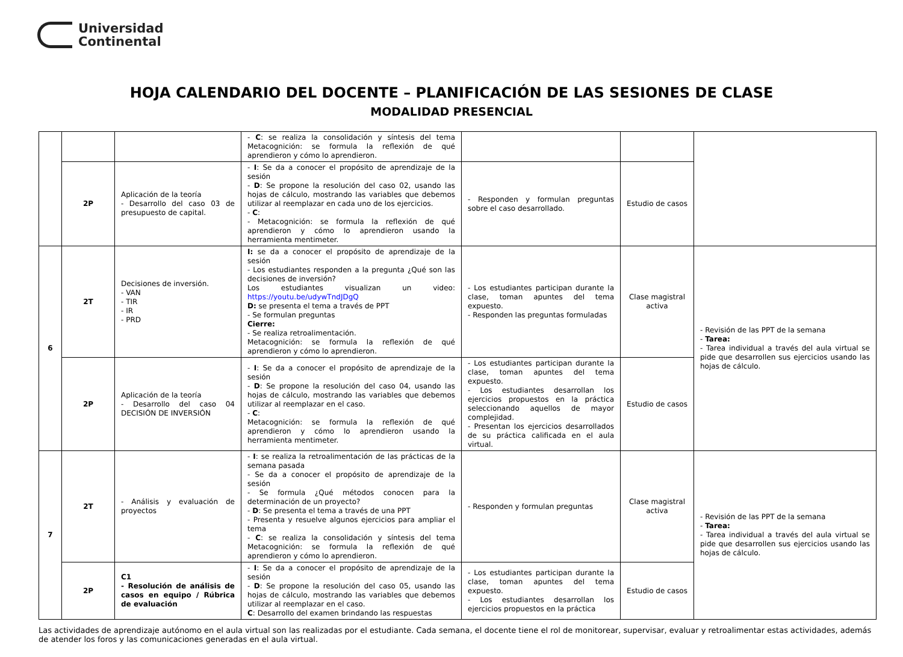Universidad
Continental
HOJA CALENDARIO DEL DOCENTE – PLANIFICACIÓN DE LAS SESIONES DE CLASE
MODALIDAD PRESENCIAL
| | | | - C : se realiza la consolidación y síntesis del tema Metacognición: se formula la reflexión de qué aprendieron y cómo lo aprendieron. | | | |
| | 2P | Aplicación de la teoría - Desarrollo del caso 03 de presupuesto de capital. | - I : Se da a conocer el propósito de aprendizaje de la sesión - D : Se propone la resolución del caso 02, usando las hojas de cálculo, mostrando las variables que debemos utilizar al reemplazar en cada uno de los ejercicios. - C : - Metacognición: se formula la reflexión de qué aprendieron y cómo lo aprendieron usando la herramienta mentimeter. | - Responden y formulan preguntas sobre el caso desarrollado. | Estudio de casos | |
| 6 | 2T | Decisiones de inversión. - VAN - TIR - IR - PRD | I: se da a conocer el propósito de aprendizaje de la sesión - Los estudiantes responden a la pregunta ¿Qué son las decisiones de inversión? Los estudiantes visualizan un video: https://youtu.be/udywTndJDgQ D: se presenta el tema a través de PPT - Se formulan preguntas Cierre: - Se realiza retroalimentación. Metacognición: se formula la reflexión de qué aprendieron y cómo lo aprendieron. | - Los estudiantes participan durante la clase, toman apuntes del tema expuesto. - Responden las preguntas formuladas | Clase magistral activa | - Revisión de las PPT de la semana - Tarea: - Tarea individual a través del aula virtual se pide que desarrollen sus ejercicios usando las hojas de cálculo. |
| | 2P | Aplicación de la teoría - Desarrollo del caso 04 DECISIÓN DE INVERSIÓN | - I : Se da a conocer el propósito de aprendizaje de la sesión - D : Se propone la resolución del caso 04, usando las hojas de cálculo, mostrando las variables que debemos utilizar al reemplazar en el caso. - C : Metacognición: se formula la reflexión de qué aprendieron y cómo lo aprendieron usando la herramienta mentimeter. | - Los estudiantes participan durante la clase, toman apuntes del tema expuesto. - Los estudiantes desarrollan los ejercicios propuestos en la práctica seleccionando aquellos de mayor complejidad. - Presentan los ejercicios desarrollados de su práctica calificada en el aula virtual. | Estudio de casos | |
| 7 | 2T | - Análisis y evaluación de proyectos | - I : se realiza la retroalimentación de las prácticas de la semana pasada - Se da a conocer el propósito de aprendizaje de la sesión - Se formula ¿Qué métodos conocen para la determinación de un proyecto? - D : Se presenta el tema a través de una PPT - Presenta y resuelve algunos ejercicios para ampliar el tema - C : se realiza la consolidación y síntesis del tema Metacognición: se formula la reflexión de qué aprendieron y cómo lo aprendieron. | - Responden y formulan preguntas | Clase magistral activa | - Revisión de las PPT de la semana - Tarea: - Tarea individual a través del aula virtual se pide que desarrollen sus ejercicios usando las hojas de cálculo. |
| | 2P | C1 - Resolución de análisis de casos en equipo / Rúbrica de evaluación | - I : Se da a conocer el propósito de aprendizaje de la sesión - D : Se propone la resolución del caso 05, usando las hojas de cálculo, mostrando las variables que debemos utilizar al reemplazar en el caso. C : Desarrollo del examen brindando las respuestas | - Los estudiantes participan durante la clase, toman apuntes del tema expuesto. - Los estudiantes desarrollan los ejercicios propuestos en la práctica | Estudio de casos | |
Las actividades de aprendizaje autónomo en el aula virtual son las realizadas por el estudiante. Cada semana, el docente tiene el rol de monitorear, supervisar, evaluar y retroalimentar estas actividades, además de atender los foros y las comunicaciones generadas en el aula virtual.